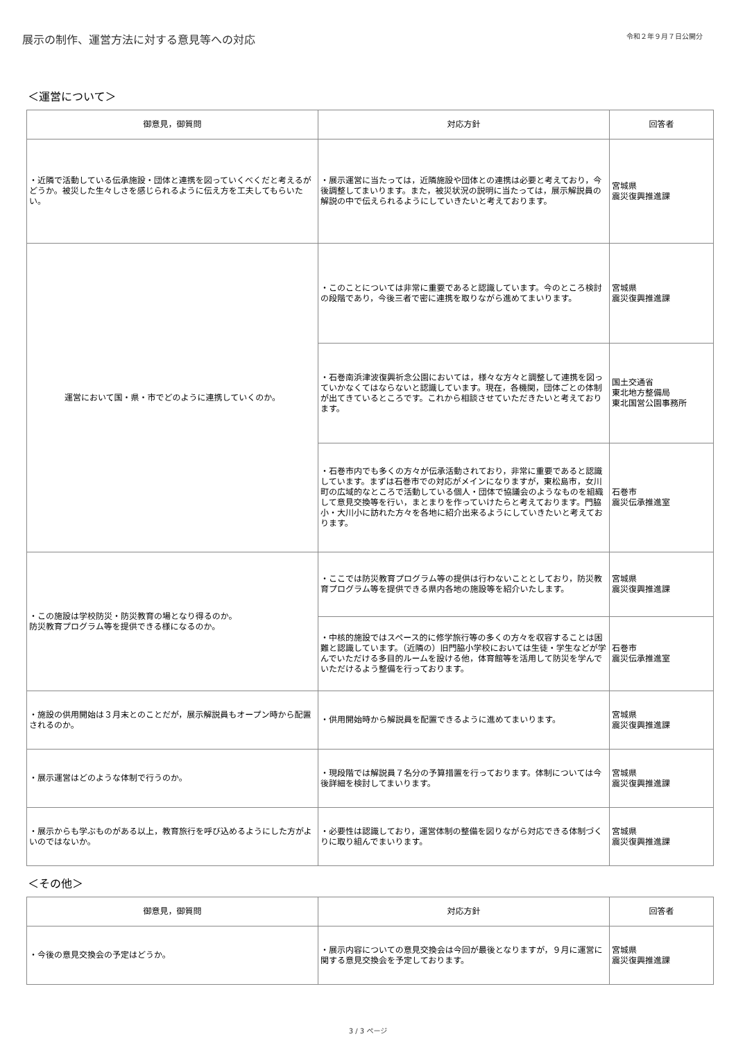展示の制作、運営方法に対する意見等への対応
令和２年９月７日公開分
＜運営について＞
| 御意見，御質問 | 対応方針 | 回答者 |
| --- | --- | --- |
| ・近隣で活動している伝承施設・団体と連携を図っていくべくだと考えるがどうか。被災した生々しさを感じられるように伝え方を工夫してもらいたい。 | ・展示運営に当たっては，近隣施設や団体との連携は必要と考えており，今後調整してまいります。また，被災状況の説明に当たっては，展示解説員の解説の中で伝えられるようにしていきたいと考えております。 | 宮城県 震災復興推進課 |
| 運営において国・県・市でどのように連携していくのか。 | ・このことについては非常に重要であると認識しています。今のところ検討の段階であり，今後三者で密に連携を取りながら進めてまいります。 | 宮城県 震災復興推進課 |
| | ・石巻南浜津波復興祈念公園においては，様々な方々と調整して連携を図っていかなくてはならないと認識しています。現在，各機関，団体ごとの体制が出てきているところです。これから相談させていただきたいと考えております。 | 国土交通省 東北地方整備局 東北国営公園事務所 |
| | ・石巻市内でも多くの方々が伝承活動されており，非常に重要であると認識しています。まずは石巻市での対応がメインになりますが，東松島市，女川町の広域的なところで活動している個人・団体で協議会のようなものを組織して意見交換等を行い，まとまりを作っていけたらと考えております。門脇小・大川小に訪れた方々を各地に紹介出来るようにしていきたいと考えております。 | 石巻市 震災伝承推進室 |
| ・この施設は学校防災・防災教育の場となり得るのか。 防災教育プログラム等を提供できる様になるのか。 | ・ここでは防災教育プログラム等の提供は行わないこととしており，防災教育プログラム等を提供できる県内各地の施設等を紹介いたします。 | 宮城県 震災復興推進課 |
| | ・中核的施設ではスペース的に修学旅行等の多くの方々を収容することは困難と認識しています。（近隣の）旧門脇小学校においては生徒・学生などが学んでいただける多目的ルームを設ける他，体育館等を活用して防災を学んでいただけるよう整備を行っております。 | 石巻市 震災伝承推進室 |
| ・施設の供用開始は３月末とのことだが，展示解説員もオープン時から配置されるのか。 | ・供用開始時から解説員を配置できるように進めてまいります。 | 宮城県 震災復興推進課 |
| ・展示運営はどのような体制で行うのか。 | ・現段階では解説員７名分の予算措置を行っております。体制については今後詳細を検討してまいります。 | 宮城県 震災復興推進課 |
| ・展示からも学ぶものがある以上，教育旅行を呼び込めるようにした方がよいのではないか。 | ・必要性は認識しており，運営体制の整備を図りながら対応できる体制づくりに取り組んでまいります。 | 宮城県 震災復興推進課 |
＜その他＞
| 御意見，御質問 | 対応方針 | 回答者 |
| --- | --- | --- |
| ・今後の意見交換会の予定はどうか。 | ・展示内容についての意見交換会は今回が最後となりますが，９月に運営に関する意見交換会を予定しております。 | 宮城県 震災復興推進課 |
3 / 3 ページ